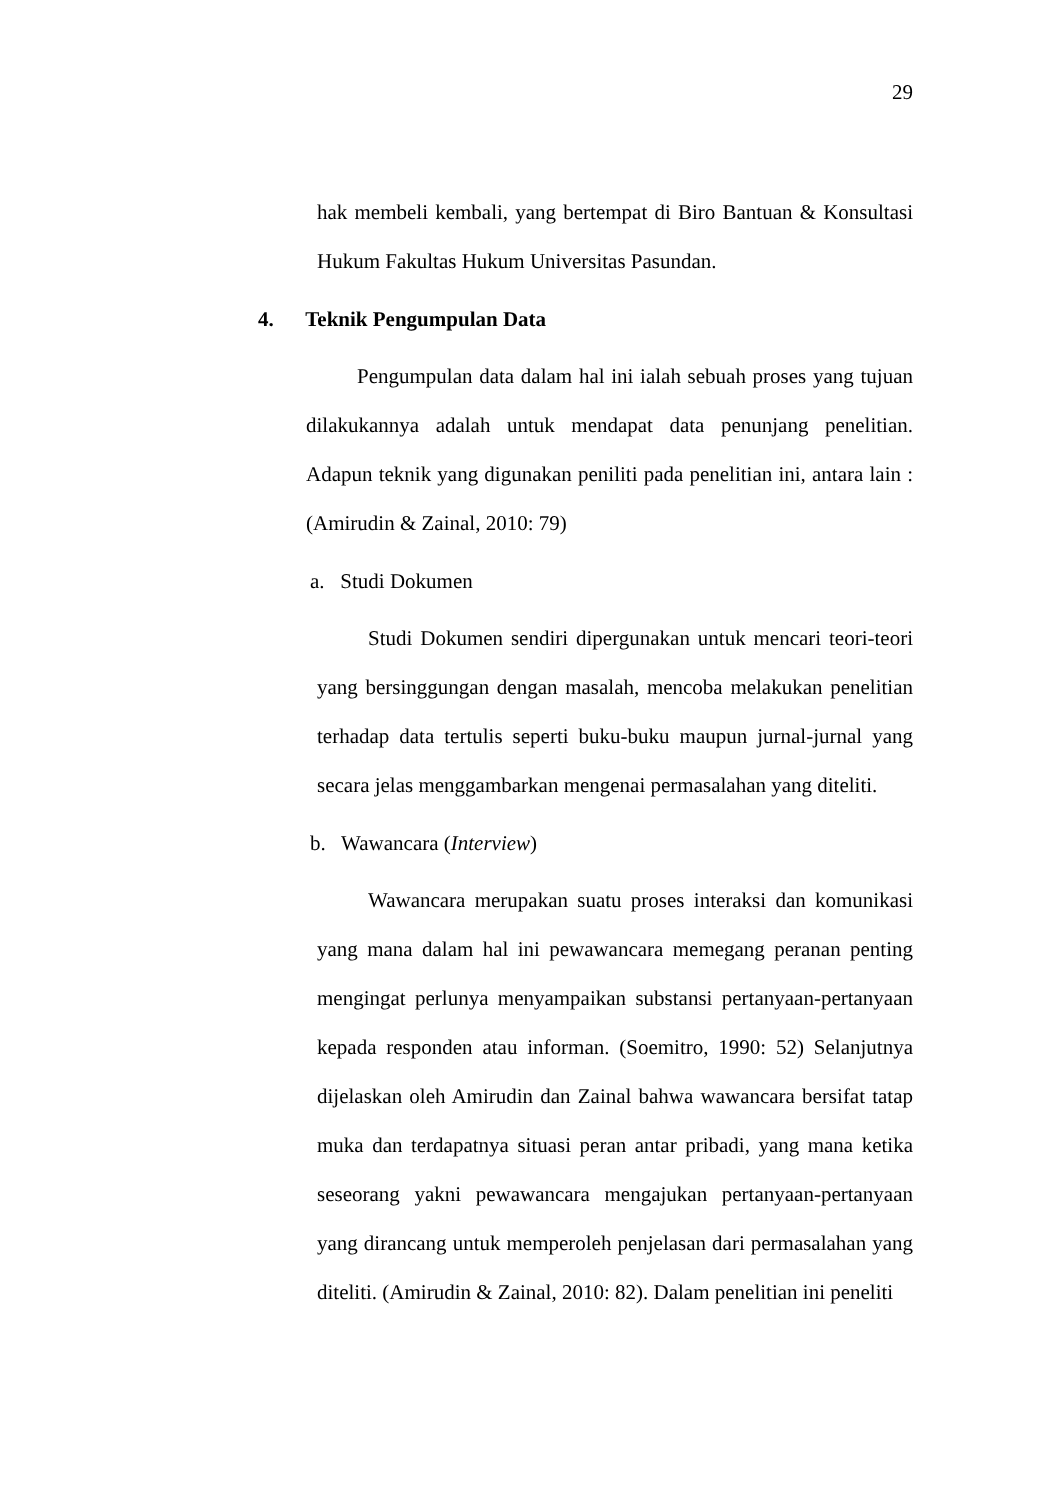29
hak membeli kembali, yang bertempat di Biro Bantuan & Konsultasi Hukum Fakultas Hukum Universitas Pasundan.
4. Teknik Pengumpulan Data
Pengumpulan data dalam hal ini ialah sebuah proses yang tujuan dilakukannya adalah untuk mendapat data penunjang penelitian. Adapun teknik yang digunakan peniliti pada penelitian ini, antara lain :(Amirudin & Zainal, 2010: 79)
a. Studi Dokumen
Studi Dokumen sendiri dipergunakan untuk mencari teori-teori yang bersinggungan dengan masalah, mencoba melakukan penelitian terhadap data tertulis seperti buku-buku maupun jurnal-jurnal yang secara jelas menggambarkan mengenai permasalahan yang diteliti.
b. Wawancara (Interview)
Wawancara merupakan suatu proses interaksi dan komunikasi yang mana dalam hal ini pewawancara memegang peranan penting mengingat perlunya menyampaikan substansi pertanyaan-pertanyaan kepada responden atau informan. (Soemitro, 1990: 52) Selanjutnya dijelaskan oleh Amirudin dan Zainal bahwa wawancara bersifat tatap muka dan terdapatnya situasi peran antar pribadi, yang mana ketika seseorang yakni pewawancara mengajukan pertanyaan-pertanyaan yang dirancang untuk memperoleh penjelasan dari permasalahan yang diteliti. (Amirudin & Zainal, 2010: 82). Dalam penelitian ini peneliti